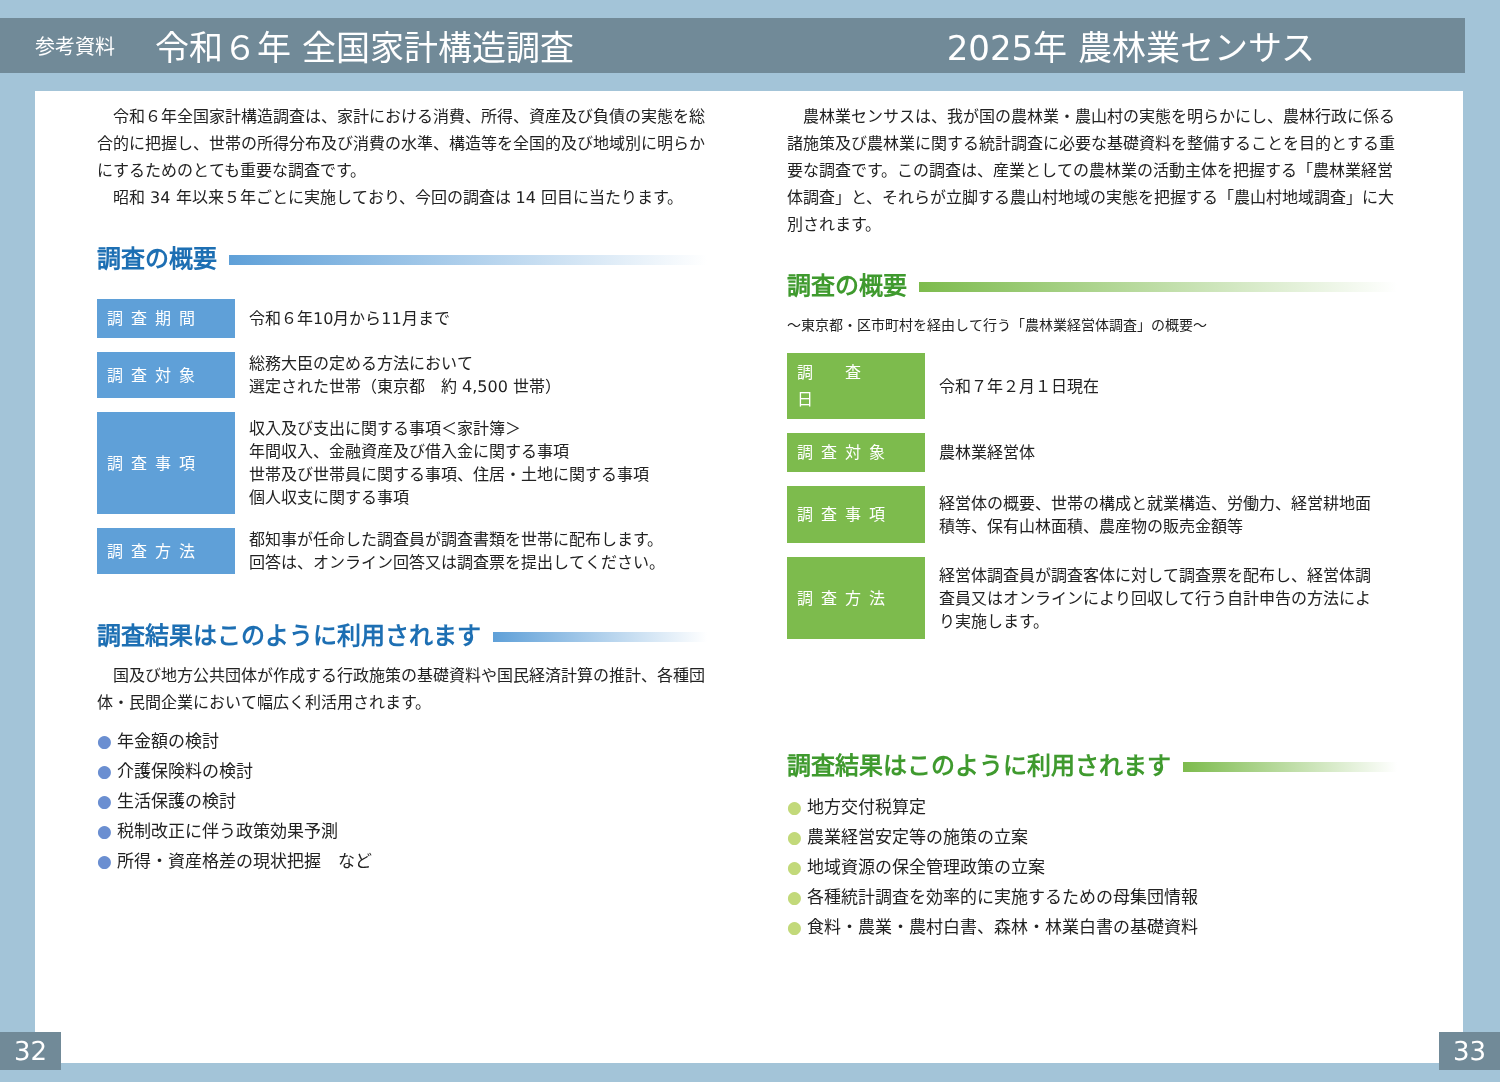参考資料 令和６年 全国家計構造調査 2025年 農林業センサス
令和６年全国家計構造調査は、家計における消費、所得、資産及び負債の実態を総合的に把握し、世帯の所得分布及び消費の水準、構造等を全国的及び地域別に明らかにするためのとても重要な調査です。
昭和 34 年以来５年ごとに実施しており、今回の調査は 14 回目に当たります。
調査の概要
| 調査期間 | 令和６年10月から11月まで |
| 調査対象 | 総務大臣の定める方法において 選定された世帯（東京都 約 4,500 世帯） |
| 調査事項 | 収入及び支出に関する事項＜家計簿＞ 年間収入、金融資産及び借入金に関する事項 世帯及び世帯員に関する事項、住居・土地に関する事項 個人収支に関する事項 |
| 調査方法 | 都知事が任命した調査員が調査書類を世帯に配布します。 回答は、オンライン回答又は調査票を提出してください。 |
調査結果はこのように利用されます
国及び地方公共団体が作成する行政施策の基礎資料や国民経済計算の推計、各種団体・民間企業において幅広く利活用されます。
● 年金額の検討
● 介護保険料の検討
● 生活保護の検討
● 税制改正に伴う政策効果予測
● 所得・資産格差の現状把握　など
農林業センサスは、我が国の農林業・農山村の実態を明らかにし、農林行政に係る諸施策及び農林業に関する統計調査に必要な基礎資料を整備することを目的とする重要な調査です。この調査は、産業としての農林業の活動主体を把握する「農林業経営体調査」と、それらが立脚する農山村地域の実態を把握する「農山村地域調査」に大別されます。
調査の概要
～東京都・区市町村を経由して行う「農林業経営体調査」の概要～
| 調 査 日 | 令和７年２月１日現在 |
| 調査対象 | 農林業経営体 |
| 調査事項 | 経営体の概要、世帯の構成と就業構造、労働力、経営耕地面積等、保有山林面積、農産物の販売金額等 |
| 調査方法 | 経営体調査員が調査客体に対して調査票を配布し、経営体調査員又はオンラインにより回収して行う自計申告の方法により実施します。 |
調査結果はこのように利用されます
● 地方交付税算定
● 農業経営安定等の施策の立案
● 地域資源の保全管理政策の立案
● 各種統計調査を効率的に実施するための母集団情報
● 食料・農業・農村白書、森林・林業白書の基礎資料
32 33